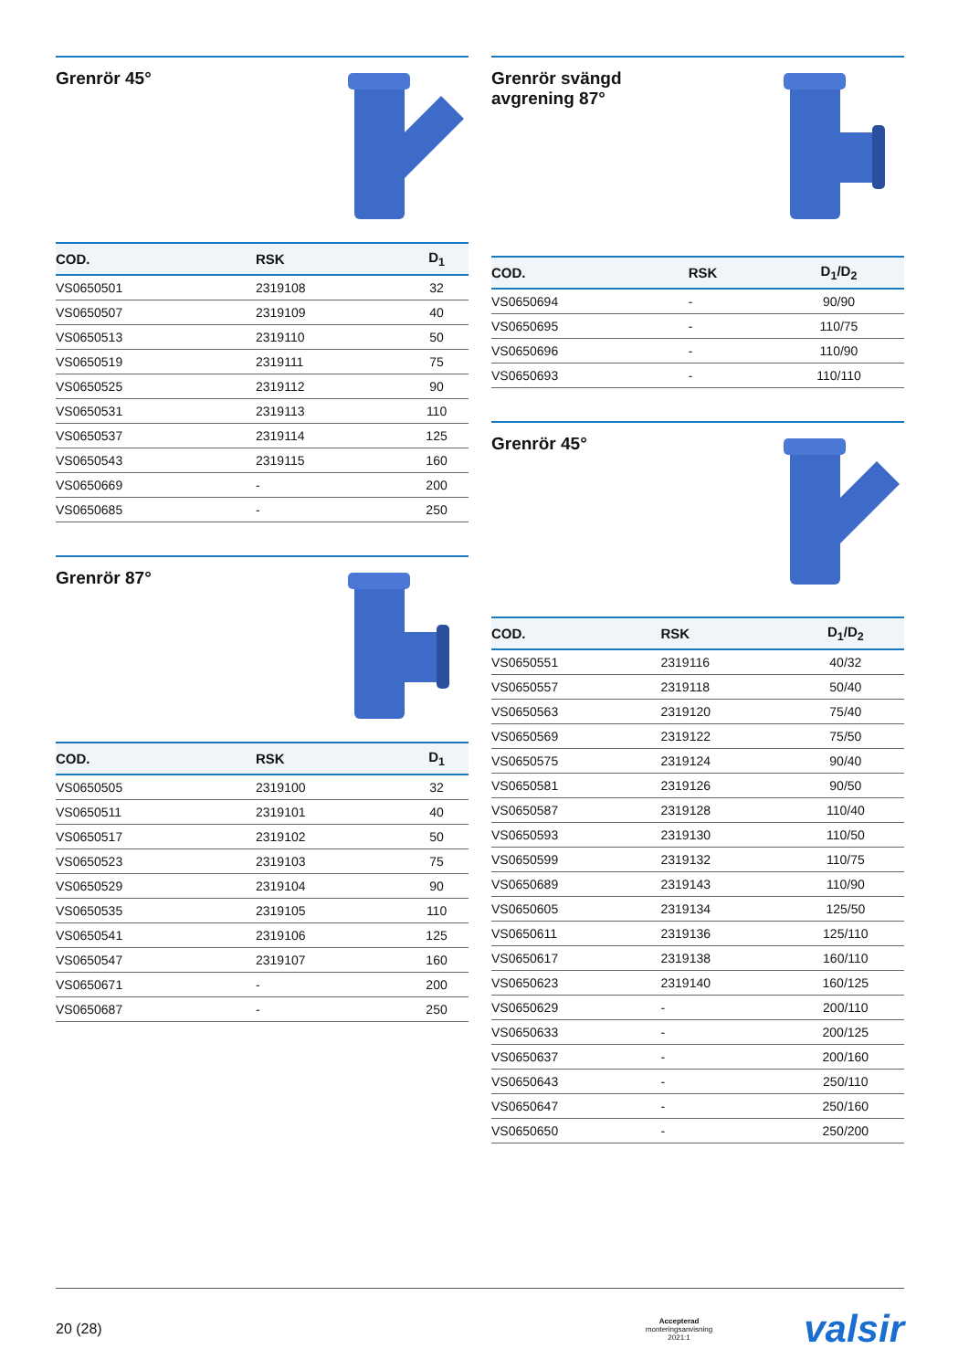Grenrör 45°
| COD. | RSK | D<sub>1</sub> |
| --- | --- | --- |
| VS0650501 | 2319108 | 32 |
| VS0650507 | 2319109 | 40 |
| VS0650513 | 2319110 | 50 |
| VS0650519 | 2319111 | 75 |
| VS0650525 | 2319112 | 90 |
| VS0650531 | 2319113 | 110 |
| VS0650537 | 2319114 | 125 |
| VS0650543 | 2319115 | 160 |
| VS0650669 | - | 200 |
| VS0650685 | - | 250 |
Grenrör 87°
| COD. | RSK | D<sub>1</sub> |
| --- | --- | --- |
| VS0650505 | 2319100 | 32 |
| VS0650511 | 2319101 | 40 |
| VS0650517 | 2319102 | 50 |
| VS0650523 | 2319103 | 75 |
| VS0650529 | 2319104 | 90 |
| VS0650535 | 2319105 | 110 |
| VS0650541 | 2319106 | 125 |
| VS0650547 | 2319107 | 160 |
| VS0650671 | - | 200 |
| VS0650687 | - | 250 |
Grenrör svängd
avgrening 87°
| COD. | RSK | D<sub>1</sub>/D<sub>2</sub> |
| --- | --- | --- |
| VS0650694 | - | 90/90 |
| VS0650695 | - | 110/75 |
| VS0650696 | - | 110/90 |
| VS0650693 | - | 110/110 |
Grenrör 45°
| COD. | RSK | D<sub>1</sub>/D<sub>2</sub> |
| --- | --- | --- |
| VS0650551 | 2319116 | 40/32 |
| VS0650557 | 2319118 | 50/40 |
| VS0650563 | 2319120 | 75/40 |
| VS0650569 | 2319122 | 75/50 |
| VS0650575 | 2319124 | 90/40 |
| VS0650581 | 2319126 | 90/50 |
| VS0650587 | 2319128 | 110/40 |
| VS0650593 | 2319130 | 110/50 |
| VS0650599 | 2319132 | 110/75 |
| VS0650689 | 2319143 | 110/90 |
| VS0650605 | 2319134 | 125/50 |
| VS0650611 | 2319136 | 125/110 |
| VS0650617 | 2319138 | 160/110 |
| VS0650623 | 2319140 | 160/125 |
| VS0650629 | - | 200/110 |
| VS0650633 | - | 200/125 |
| VS0650637 | - | 200/160 |
| VS0650643 | - | 250/110 |
| VS0650647 | - | 250/160 |
| VS0650650 | - | 250/200 |
20 (28) Accepterad
monteringsanvisning
2021:1 valsir